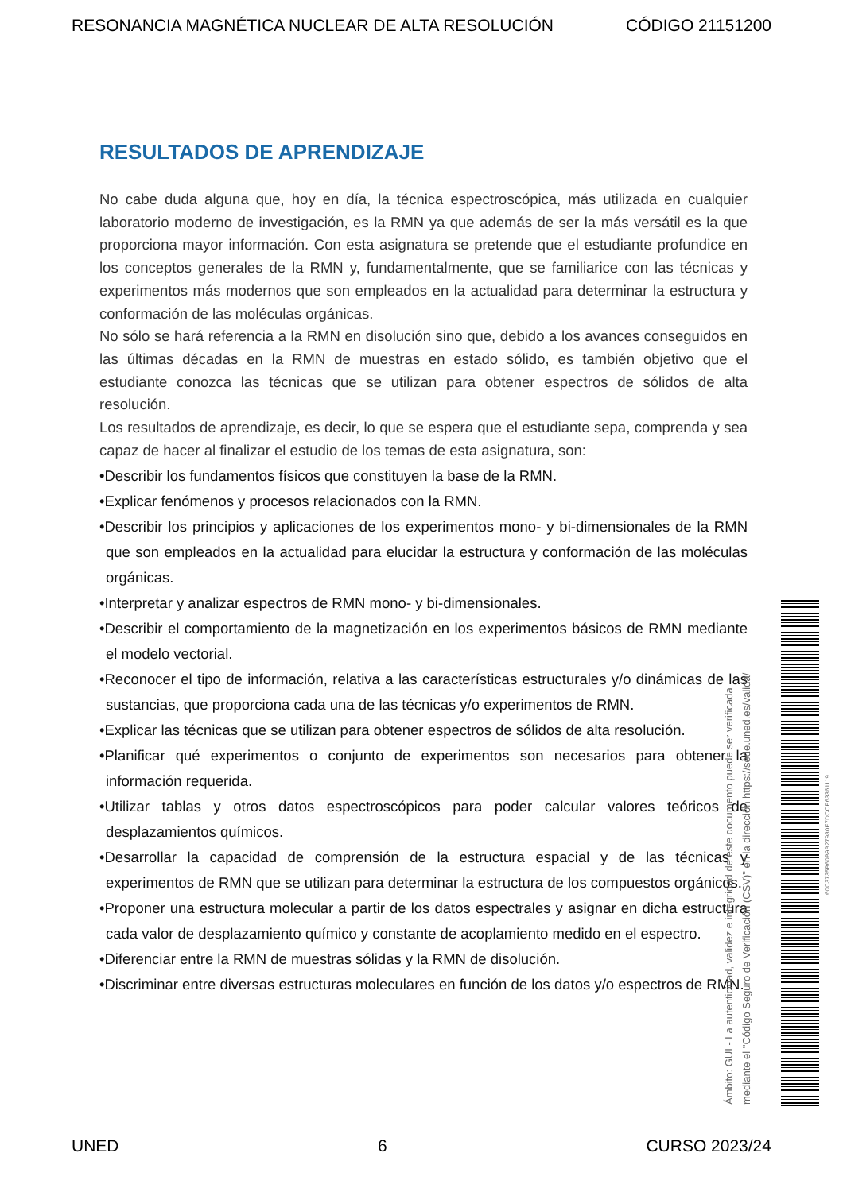RESONANCIA MAGNÉTICA NUCLEAR DE ALTA RESOLUCIÓN CÓDIGO 21151200
RESULTADOS DE APRENDIZAJE
No cabe duda alguna que, hoy en día, la técnica espectroscópica, más utilizada en cualquier laboratorio moderno de investigación, es la RMN ya que además de ser la más versátil es la que proporciona mayor información. Con esta asignatura se pretende que el estudiante profundice en los conceptos generales de la RMN y, fundamentalmente, que se familiarice con las técnicas y experimentos más modernos que son empleados en la actualidad para determinar la estructura y conformación de las moléculas orgánicas.
No sólo se hará referencia a la RMN en disolución sino que, debido a los avances conseguidos en las últimas décadas en la RMN de muestras en estado sólido, es también objetivo que el estudiante conozca las técnicas que se utilizan para obtener espectros de sólidos de alta resolución.
Los resultados de aprendizaje, es decir, lo que se espera que el estudiante sepa, comprenda y sea capaz de hacer al finalizar el estudio de los temas de esta asignatura, son:
•Describir los fundamentos físicos que constituyen la base de la RMN.
•Explicar fenómenos y procesos relacionados con la RMN.
•Describir los principios y aplicaciones de los experimentos mono- y bi-dimensionales de la RMN que son empleados en la actualidad para elucidar la estructura y conformación de las moléculas orgánicas.
•Interpretar y analizar espectros de RMN mono- y bi-dimensionales.
•Describir el comportamiento de la magnetización en los experimentos básicos de RMN mediante el modelo vectorial.
•Reconocer el tipo de información, relativa a las características estructurales y/o dinámicas de las sustancias, que proporciona cada una de las técnicas y/o experimentos de RMN.
•Explicar las técnicas que se utilizan para obtener espectros de sólidos de alta resolución.
•Planificar qué experimentos o conjunto de experimentos son necesarios para obtener la información requerida.
•Utilizar tablas y otros datos espectroscópicos para poder calcular valores teóricos de desplazamientos químicos.
•Desarrollar la capacidad de comprensión de la estructura espacial y de las técnicas y experimentos de RMN que se utilizan para determinar la estructura de los compuestos orgánicos.
•Proponer una estructura molecular a partir de los datos espectrales y asignar en dicha estructura cada valor de desplazamiento químico y constante de acoplamiento medido en el espectro.
•Diferenciar entre la RMN de muestras sólidas y la RMN de disolución.
•Discriminar entre diversas estructuras moleculares en función de los datos y/o espectros de RMN.
Ámbito: GUI - La autenticidad, validez e integridad de este documento puede ser verificada
mediante el "Código Seguro de Verificación (CSV)" en la dirección https://sede.uned.es/valida/
60C3735B60B9B27980E7DCCE63361119
UNED 6 CURSO 2023/24